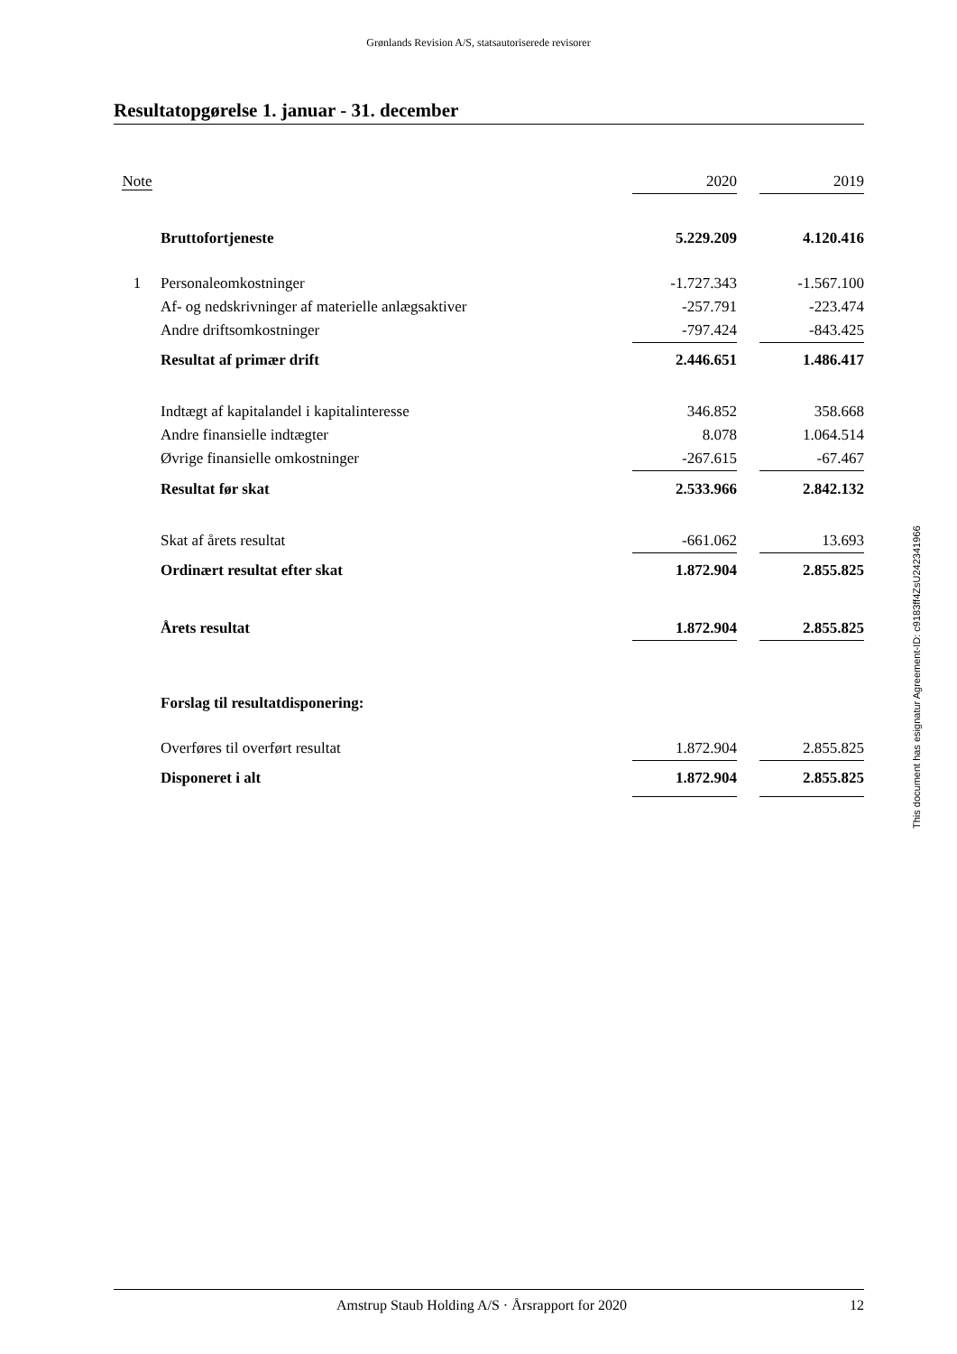Grønlands Revision A/S, statsautoriserede revisorer
Resultatopgørelse 1. januar - 31. december
| Note | | 2020 | | 2019 |
| --- | --- | --- | --- | --- |
| | Bruttofortjeneste | 5.229.209 | | 4.120.416 |
| 1 | Personaleomkostninger | -1.727.343 | | -1.567.100 |
| | Af- og nedskrivninger af materielle anlægsaktiver | -257.791 | | -223.474 |
| | Andre driftsomkostninger | -797.424 | | -843.425 |
| | Resultat af primær drift | 2.446.651 | | 1.486.417 |
| | Indtægt af kapitalandel i kapitalinteresse | 346.852 | | 358.668 |
| | Andre finansielle indtægter | 8.078 | | 1.064.514 |
| | Øvrige finansielle omkostninger | -267.615 | | -67.467 |
| | Resultat før skat | 2.533.966 | | 2.842.132 |
| | Skat af årets resultat | -661.062 | | 13.693 |
| | Ordinært resultat efter skat | 1.872.904 | | 2.855.825 |
| | Årets resultat | 1.872.904 | | 2.855.825 |
| | Forslag til resultatdisponering: | | | |
| | Overføres til overført resultat | 1.872.904 | | 2.855.825 |
| | Disponeret i alt | 1.872.904 | | 2.855.825 |
This document has esignatur Agreement-ID: c9183ff4ZsU242341966
Amstrup Staub Holding A/S · Årsrapport for 2020 12